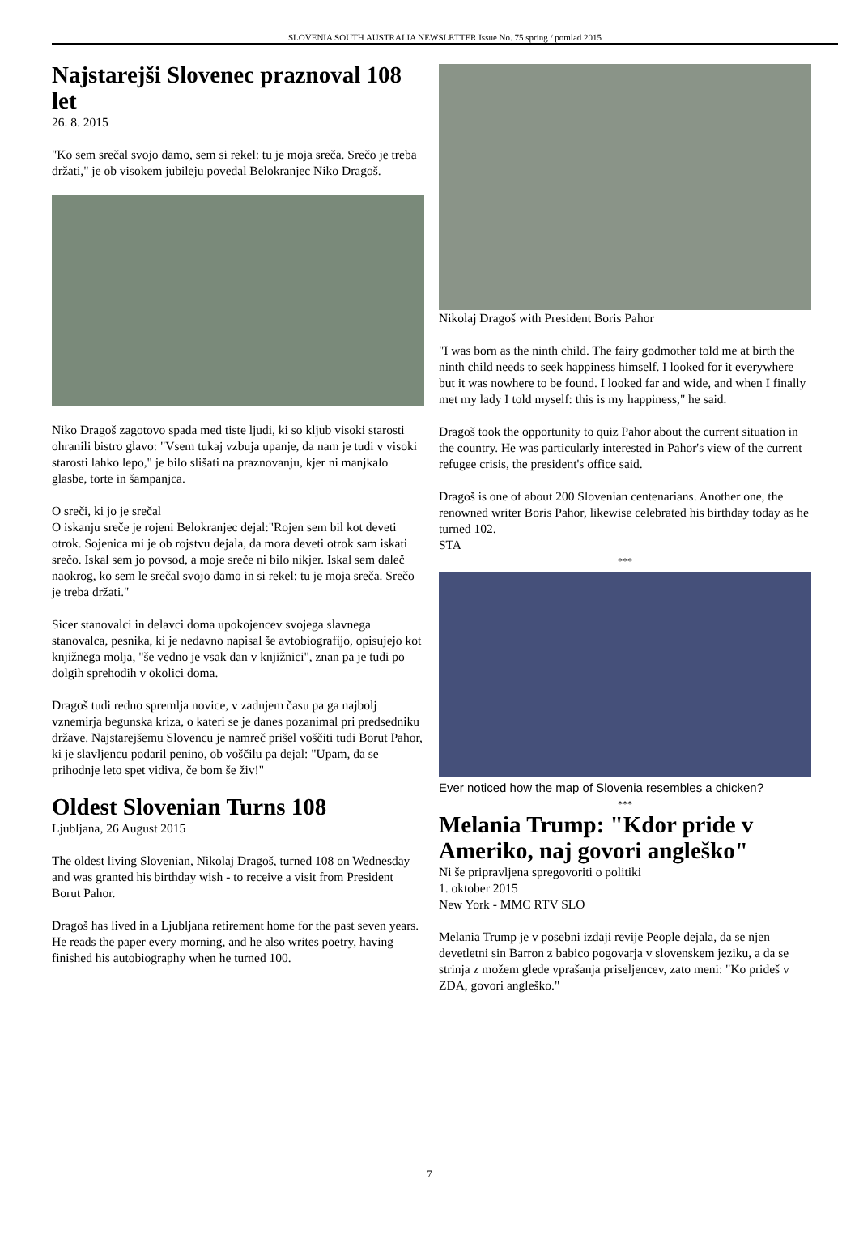SLOVENIA SOUTH AUSTRALIA NEWSLETTER Issue No. 75 spring / pomlad 2015
Najstarejši Slovenec praznoval 108 let
26. 8. 2015
"Ko sem srečal svojo damo, sem si rekel: tu je moja sreča. Srečo je treba držati," je ob visokem jubileju povedal Belokranjec Niko Dragoš.
Niko Dragoš zagotovo spada med tiste ljudi, ki so kljub visoki starosti ohranili bistro glavo: "Vsem tukaj vzbuja upanje, da nam je tudi v visoki starosti lahko lepo," je bilo slišati na praznovanju, kjer ni manjkalo glasbe, torte in šampanjca.
O sreči, ki jo je srečal
O iskanju sreče je rojeni Belokranjec dejal:"Rojen sem bil kot deveti otrok. Sojenica mi je ob rojstvu dejala, da mora deveti otrok sam iskati srečo. Iskal sem jo povsod, a moje sreče ni bilo nikjer. Iskal sem daleč naokrog, ko sem le srečal svojo damo in si rekel: tu je moja sreča. Srečo je treba držati."
Sicer stanovalci in delavci doma upokojencev svojega slavnega stanovalca, pesnika, ki je nedavno napisal še avtobiografijo, opisujejo kot knjižnega molja, "še vedno je vsak dan v knjižnici", znan pa je tudi po dolgih sprehodih v okolici doma.
Dragoš tudi redno spremlja novice, v zadnjem času pa ga najbolj vznemirja begunska kriza, o kateri se je danes pozanimal pri predsedniku države. Najstarejšemu Slovencu je namreč prišel voščiti tudi Borut Pahor, ki je slavljencu podaril penino, ob voščilu pa dejal: "Upam, da se prihodnje leto spet vidiva, če bom še živ!"
Oldest Slovenian Turns 108
Ljubljana, 26 August 2015
The oldest living Slovenian, Nikolaj Dragoš, turned 108 on Wednesday and was granted his birthday wish - to receive a visit from President Borut Pahor.
Dragoš has lived in a Ljubljana retirement home for the past seven years. He reads the paper every morning, and he also writes poetry, having finished his autobiography when he turned 100.
Nikolaj Dragoš with President Boris Pahor
"I was born as the ninth child. The fairy godmother told me at birth the ninth child needs to seek happiness himself. I looked for it everywhere but it was nowhere to be found. I looked far and wide, and when I finally met my lady I told myself: this is my happiness," he said.
Dragoš took the opportunity to quiz Pahor about the current situation in the country. He was particularly interested in Pahor's view of the current refugee crisis, the president's office said.
Dragoš is one of about 200 Slovenian centenarians. Another one, the renowned writer Boris Pahor, likewise celebrated his birthday today as he turned 102.
STA
***
Ever noticed how the map of Slovenia resembles a chicken?
***
Melania Trump: "Kdor pride v Ameriko, naj govori angleško"
Ni še pripravljena spregovoriti o politiki
1. oktober 2015
New York - MMC RTV SLO
Melania Trump je v posebni izdaji revije People dejala, da se njen devetletni sin Barron z babico pogovarja v slovenskem jeziku, a da se strinja z možem glede vprašanja priseljencev, zato meni: "Ko prideš v ZDA, govori angleško."
7